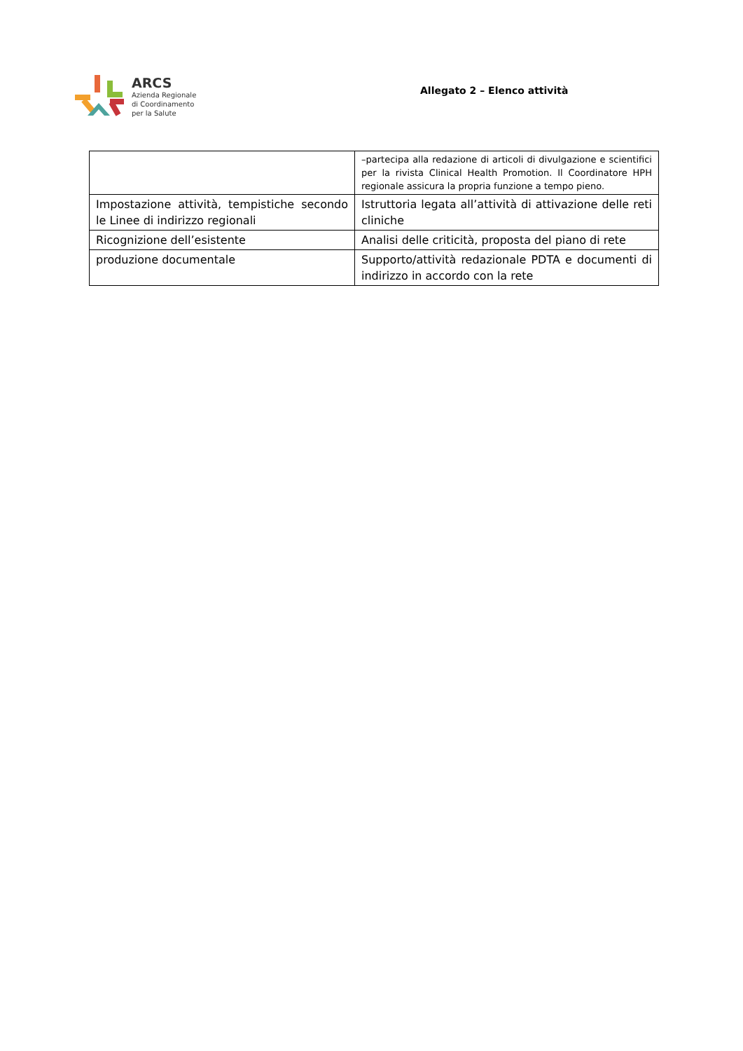ARCS
Azienda Regionale
di Coordinamento
per la Salute
Allegato 2 – Elenco attività
| | –partecipa alla redazione di articoli di divulgazione e scientifici per la rivista Clinical Health Promotion. Il Coordinatore HPH regionale assicura la propria funzione a tempo pieno. |
| Impostazione attività, tempistiche secondo le Linee di indirizzo regionali | Istruttoria legata all’attività di attivazione delle reti cliniche |
| Ricognizione dell’esistente | Analisi delle criticità, proposta del piano di rete |
| produzione documentale | Supporto/attività redazionale PDTA e documenti di indirizzo in accordo con la rete |